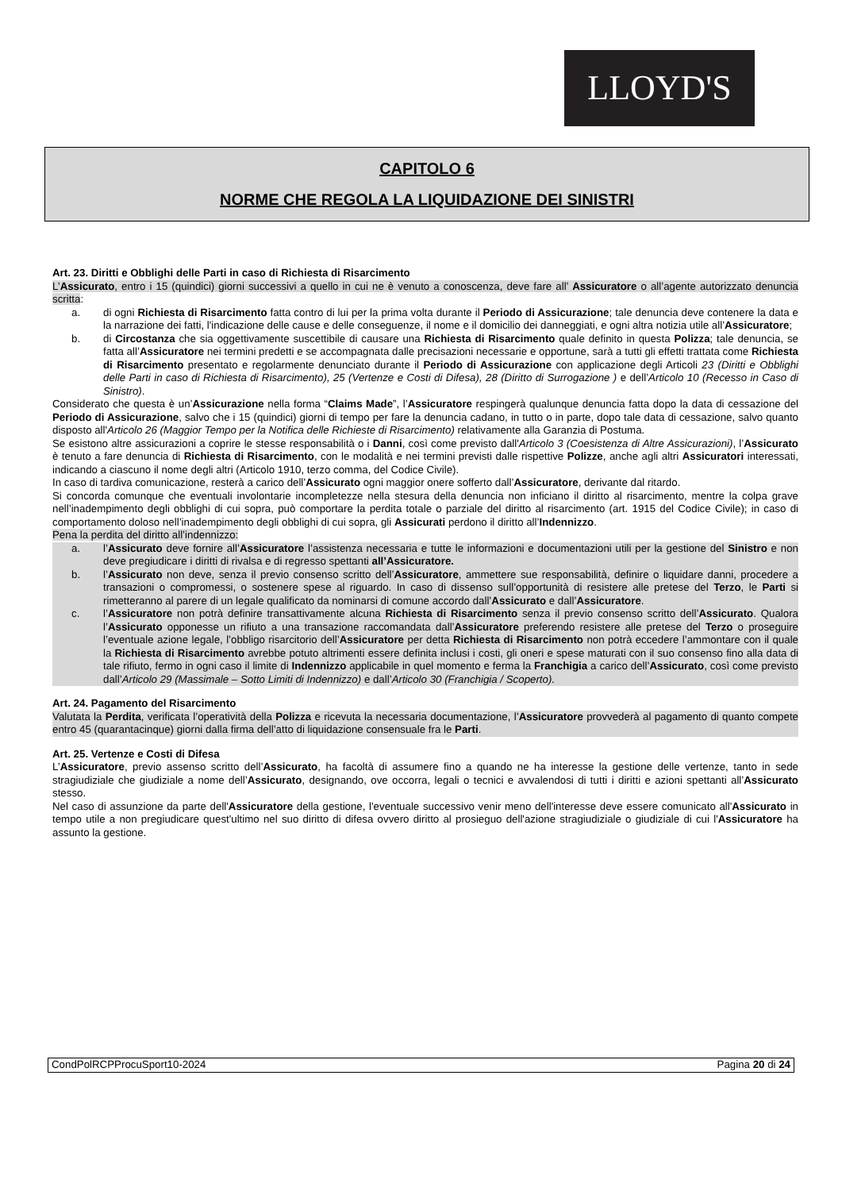LLOYD'S
CAPITOLO 6
NORME CHE REGOLA LA LIQUIDAZIONE DEI SINISTRI
Art. 23. Diritti e Obblighi delle Parti in caso di Richiesta di Risarcimento
L’Assicurato, entro i 15 (quindici) giorni successivi a quello in cui ne è venuto a conoscenza, deve fare all’ Assicuratore o all’agente autorizzato denuncia scritta:
a. di ogni Richiesta di Risarcimento fatta contro di lui per la prima volta durante il Periodo di Assicurazione; tale denuncia deve contenere la data e la narrazione dei fatti, l'indicazione delle cause e delle conseguenze, il nome e il domicilio dei danneggiati, e ogni altra notizia utile all’Assicuratore;
b. di Circostanza che sia oggettivamente suscettibile di causare una Richiesta di Risarcimento quale definito in questa Polizza; tale denuncia, se fatta all’Assicuratore nei termini predetti e se accompagnata dalle precisazioni necessarie e opportune, sarà a tutti gli effetti trattata come Richiesta di Risarcimento presentato e regolarmente denunciato durante il Periodo di Assicurazione con applicazione degli Articoli 23 (Diritti e Obblighi delle Parti in caso di Richiesta di Risarcimento), 25 (Vertenze e Costi di Difesa), 28 (Diritto di Surrogazione ) e dell’Articolo 10 (Recesso in Caso di Sinistro).
Considerato che questa è un’Assicurazione nella forma “Claims Made”, l’Assicuratore respingerà qualunque denuncia fatta dopo la data di cessazione del Periodo di Assicurazione, salvo che i 15 (quindici) giorni di tempo per fare la denuncia cadano, in tutto o in parte, dopo tale data di cessazione, salvo quanto disposto all'Articolo 26 (Maggior Tempo per la Notifica delle Richieste di Risarcimento) relativamente alla Garanzia di Postuma.
Se esistono altre assicurazioni a coprire le stesse responsabilità o i Danni, così come previsto dall'Articolo 3 (Coesistenza di Altre Assicurazioni), l’Assicurato è tenuto a fare denuncia di Richiesta di Risarcimento, con le modalità e nei termini previsti dalle rispettive Polizze, anche agli altri Assicuratori interessati, indicando a ciascuno il nome degli altri (Articolo 1910, terzo comma, del Codice Civile).
In caso di tardiva comunicazione, resterà a carico dell’Assicurato ogni maggior onere sofferto dall’Assicuratore, derivante dal ritardo.
Si concorda comunque che eventuali involontarie incompletezze nella stesura della denuncia non inficiano il diritto al risarcimento, mentre la colpa grave nell’inadempimento degli obblighi di cui sopra, può comportare la perdita totale o parziale del diritto al risarcimento (art. 1915 del Codice Civile); in caso di comportamento doloso nell’inadempimento degli obblighi di cui sopra, gli Assicurati perdono il diritto all’Indennizzo.
Pena la perdita del diritto all’indennizzo:
a. l’Assicurato deve fornire all’Assicuratore l’assistenza necessaria e tutte le informazioni e documentazioni utili per la gestione del Sinistro e non deve pregiudicare i diritti di rivalsa e di regresso spettanti all’Assicuratore.
b. l’Assicurato non deve, senza il previo consenso scritto dell’Assicuratore, ammettere sue responsabilità, definire o liquidare danni, procedere a transazioni o compromessi, o sostenere spese al riguardo. In caso di dissenso sull’opportunità di resistere alle pretese del Terzo, le Parti si rimetteranno al parere di un legale qualificato da nominarsi di comune accordo dall’Assicurato e dall’Assicuratore.
c. l’Assicuratore non potrà definire transattivamente alcuna Richiesta di Risarcimento senza il previo consenso scritto dell’Assicurato. Qualora l’Assicurato opponesse un rifiuto a una transazione raccomandata dall’Assicuratore preferendo resistere alle pretese del Terzo o proseguire l’eventuale azione legale, l’obbligo risarcitorio dell’Assicuratore per detta Richiesta di Risarcimento non potrà eccedere l’ammontare con il quale la Richiesta di Risarcimento avrebbe potuto altrimenti essere definita inclusi i costi, gli oneri e spese maturati con il suo consenso fino alla data di tale rifiuto, fermo in ogni caso il limite di Indennizzo applicabile in quel momento e ferma la Franchigia a carico dell’Assicurato, così come previsto dall’Articolo 29 (Massimale – Sotto Limiti di Indennizzo) e dall’Articolo 30 (Franchigia / Scoperto).
Art. 24. Pagamento del Risarcimento
Valutata la Perdita, verificata l’operatività della Polizza e ricevuta la necessaria documentazione, l’Assicuratore provvederà al pagamento di quanto compete entro 45 (quarantacinque) giorni dalla firma dell’atto di liquidazione consensuale fra le Parti.
Art. 25. Vertenze e Costi di Difesa
L’Assicuratore, previo assenso scritto dell’Assicurato, ha facoltà di assumere fino a quando ne ha interesse la gestione delle vertenze, tanto in sede stragiudiziale che giudiziale a nome dell’Assicurato, designando, ove occorra, legali o tecnici e avvalendosi di tutti i diritti e azioni spettanti all’Assicurato stesso.
Nel caso di assunzione da parte dell'Assicuratore della gestione, l'eventuale successivo venir meno dell'interesse deve essere comunicato all'Assicurato in tempo utile a non pregiudicare quest'ultimo nel suo diritto di difesa ovvero diritto al prosieguo dell'azione stragiudiziale o giudiziale di cui l'Assicuratore ha assunto la gestione.
CondPolRCPProcuSport10-2024 Pagina 20 di 24